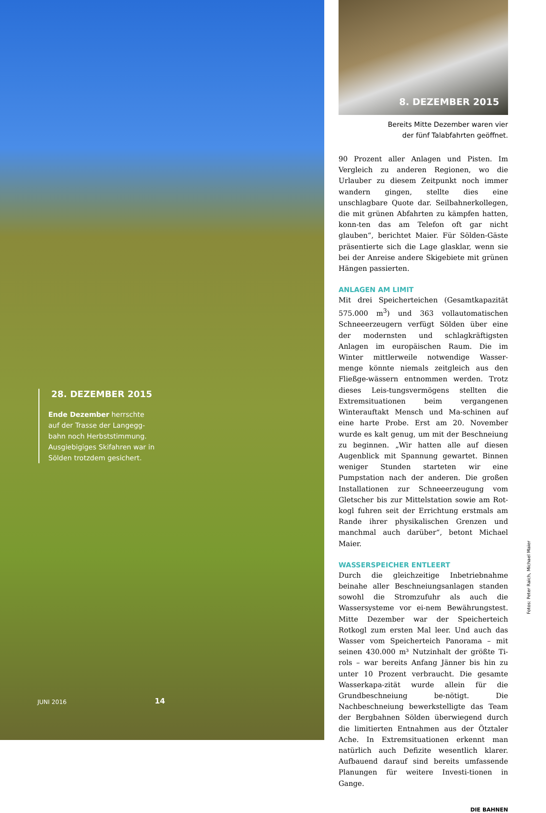28. DEZEMBER 2015
Ende Dezember herrschte auf der Trasse der Langegg-bahn noch Herbststimmung. Ausgiebigiges Skifahren war in Sölden trotzdem gesichert.
JUNI 2016 14
8. DEZEMBER 2015
Bereits Mitte Dezember waren vier
der fünf Talabfahrten geöffnet.
90 Prozent aller Anlagen und Pisten. Im Vergleich zu anderen Regionen, wo die Urlauber zu diesem Zeitpunkt noch immer wandern gingen, stellte dies eine unschlagbare Quote dar. Seilbahnerkollegen, die mit grünen Abfahrten zu kämpfen hatten, konn-ten das am Telefon oft gar nicht glauben“, berichtet Maier. Für Sölden-Gäste präsentierte sich die Lage glasklar, wenn sie bei der Anreise andere Skigebiete mit grünen Hängen passierten.
ANLAGEN AM LIMIT
Mit drei Speicherteichen (Gesamtkapazität 575.000 m<sup>3</sup>) und 363 vollautomatischen Schneeerzeugern verfügt Sölden über eine der modernsten und schlagkräftigsten Anlagen im europäischen Raum. Die im Winter mittlerweile notwendige Wasser-menge könnte niemals zeitgleich aus den Fließge-wässern entnommen werden. Trotz dieses Leis-tungsvermögens stellten die Extremsituationen beim vergangenen Winterauftakt Mensch und Ma-schinen auf eine harte Probe. Erst am 20. November wurde es kalt genug, um mit der Beschneiung zu beginnen. „Wir hatten alle auf diesen Augenblick mit Spannung gewartet. Binnen weniger Stunden starteten wir eine Pumpstation nach der anderen. Die großen Installationen zur Schneeerzeugung vom Gletscher bis zur Mittelstation sowie am Rot-kogl fuhren seit der Errichtung erstmals am Rande ihrer physikalischen Grenzen und manchmal auch darüber“, betont Michael Maier.
WASSERSPEICHER ENTLEERT
Durch die gleichzeitige Inbetriebnahme beinahe aller Beschneiungsanlagen standen sowohl die Stromzufuhr als auch die Wassersysteme vor ei-nem Bewährungstest. Mitte Dezember war der Speicherteich Rotkogl zum ersten Mal leer. Und auch das Wasser vom Speicherteich Panorama – mit seinen 430.000 m³ Nutzinhalt der größte Ti-rols – war bereits Anfang Jänner bis hin zu unter 10 Prozent verbraucht. Die gesamte Wasserkapa-zität wurde allein für die Grundbeschneiung be-nötigt. Die Nachbeschneiung bewerkstelligte das Team der Bergbahnen Sölden überwiegend durch die limitierten Entnahmen aus der Ötztaler Ache. In Extremsituationen erkennt man natürlich auch Defizite wesentlich klarer. Aufbauend darauf sind bereits umfassende Planungen für weitere Investi-tionen in Gange.
DIE BAHNEN
Fotos: Peter Raich, Michael Maier